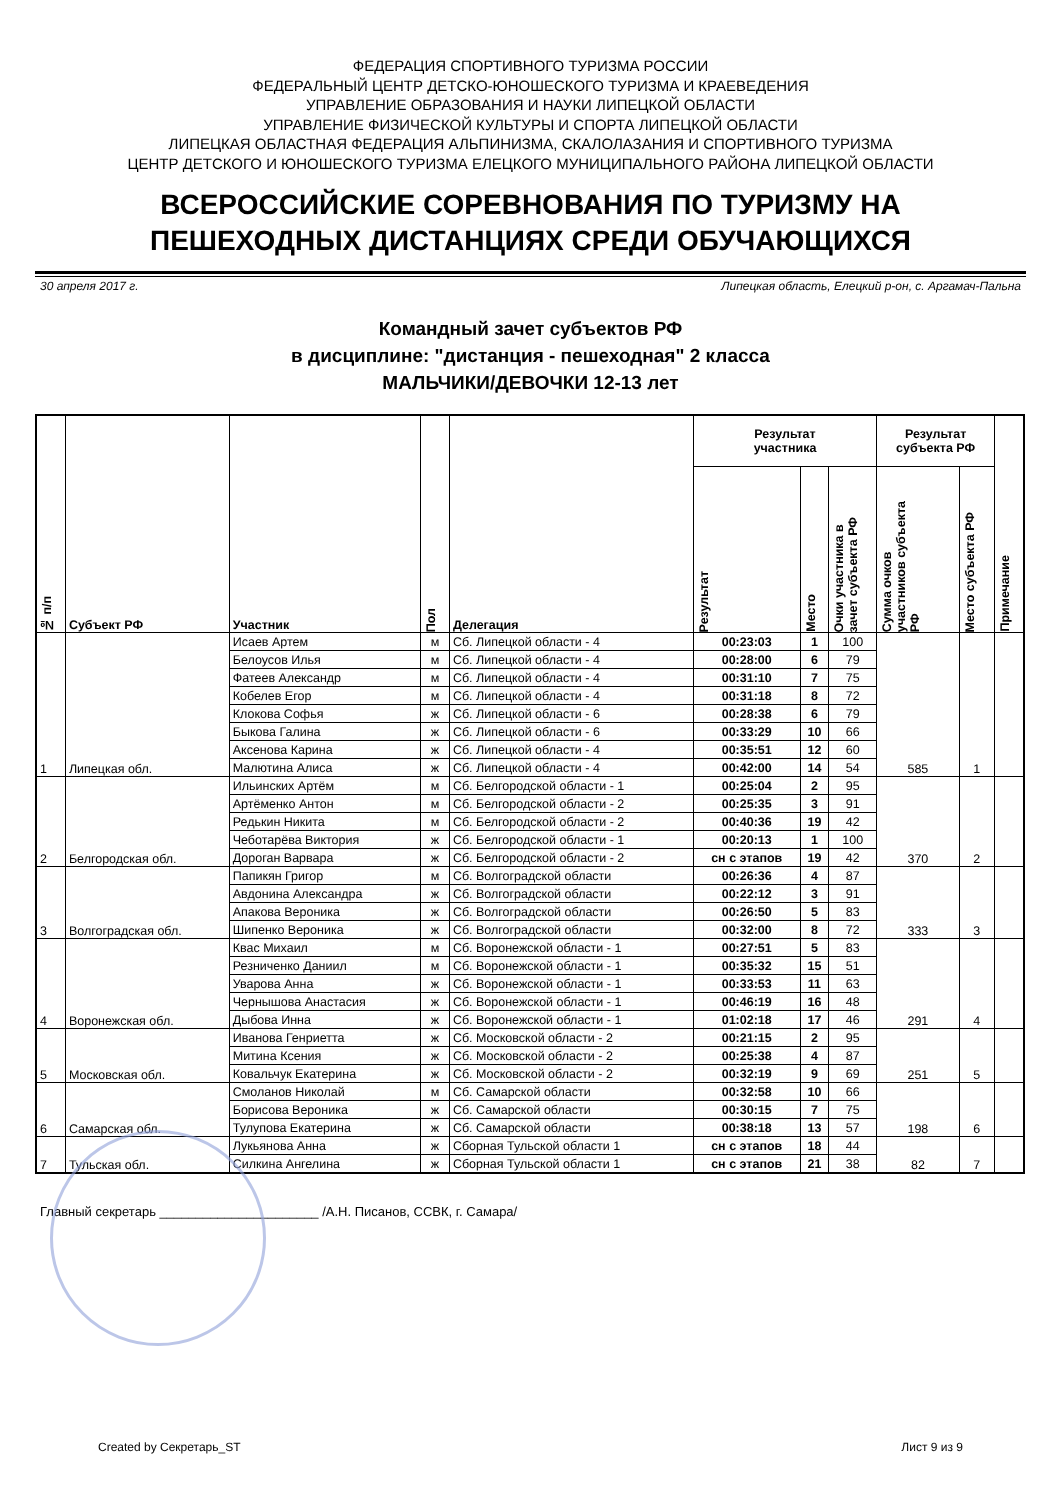ФЕДЕРАЦИЯ СПОРТИВНОГО ТУРИЗМА РОССИИ
ФЕДЕРАЛЬНЫЙ ЦЕНТР ДЕТСКО-ЮНОШЕСКОГО ТУРИЗМА И КРАЕВЕДЕНИЯ
УПРАВЛЕНИЕ ОБРАЗОВАНИЯ И НАУКИ ЛИПЕЦКОЙ ОБЛАСТИ
УПРАВЛЕНИЕ ФИЗИЧЕСКОЙ КУЛЬТУРЫ И СПОРТА ЛИПЕЦКОЙ ОБЛАСТИ
ЛИПЕЦКАЯ ОБЛАСТНАЯ ФЕДЕРАЦИЯ АЛЬПИНИЗМА, СКАЛОЛАЗАНИЯ И СПОРТИВНОГО ТУРИЗМА
ЦЕНТР ДЕТСКОГО И ЮНОШЕСКОГО ТУРИЗМА ЕЛЕЦКОГО МУНИЦИПАЛЬНОГО РАЙОНА ЛИПЕЦКОЙ ОБЛАСТИ
ВСЕРОССИЙСКИЕ СОРЕВНОВАНИЯ ПО ТУРИЗМУ НА
ПЕШЕХОДНЫХ ДИСТАНЦИЯХ СРЕДИ ОБУЧАЮЩИХСЯ
30 апреля 2017 г. Липецкая область, Елецкий р-он, с. Аргамач-Пальна
Командный зачет субъектов РФ
в дисциплине: "дистанция - пешеходная" 2 класса
МАЛЬЧИКИ/ДЕВОЧКИ 12-13 лет
| № п/п | Субъект РФ | Участник | Пол | Делегация | Результат участника | | | Результат субъекта РФ | | Примечание |
| --- | --- | --- | --- | --- | --- | --- | --- | --- | --- | --- |
| | | | | | Результат | Место | Очки участника в зачет субъекта РФ | Сумма очков участников субъекта РФ | Место субъекта РФ | |
| 1 | Липецкая обл. | Исаев Артем | м | Сб. Липецкой области - 4 | 00:23:03 | 1 | 100 | 585 | 1 | |
| | | Белоусов Илья | м | Сб. Липецкой области - 4 | 00:28:00 | 6 | 79 | | | |
| | | Фатеев Александр | м | Сб. Липецкой области - 4 | 00:31:10 | 7 | 75 | | | |
| | | Кобелев Егор | м | Сб. Липецкой области - 4 | 00:31:18 | 8 | 72 | | | |
| | | Клокова Софья | ж | Сб. Липецкой области - 6 | 00:28:38 | 6 | 79 | | | |
| | | Быкова Галина | ж | Сб. Липецкой области - 6 | 00:33:29 | 10 | 66 | | | |
| | | Аксенова Карина | ж | Сб. Липецкой области - 4 | 00:35:51 | 12 | 60 | | | |
| | | Малютина Алиса | ж | Сб. Липецкой области - 4 | 00:42:00 | 14 | 54 | | | |
| 2 | Белгородская обл. | Ильинских Артём | м | Сб. Белгородской области - 1 | 00:25:04 | 2 | 95 | 370 | 2 | |
| | | Артёменко Антон | м | Сб. Белгородской области - 2 | 00:25:35 | 3 | 91 | | | |
| | | Редькин Никита | м | Сб. Белгородской области - 2 | 00:40:36 | 19 | 42 | | | |
| | | Чеботарёва Виктория | ж | Сб. Белгородской области - 1 | 00:20:13 | 1 | 100 | | | |
| | | Дороган Варвара | ж | Сб. Белгородской области - 2 | сн с этапов | 19 | 42 | | | |
| 3 | Волгоградская обл. | Папикян Григор | м | Сб. Волгоградской области | 00:26:36 | 4 | 87 | 333 | 3 | |
| | | Авдонина Александра | ж | Сб. Волгоградской области | 00:22:12 | 3 | 91 | | | |
| | | Апакова Вероника | ж | Сб. Волгоградской области | 00:26:50 | 5 | 83 | | | |
| | | Шипенко Вероника | ж | Сб. Волгоградской области | 00:32:00 | 8 | 72 | | | |
| 4 | Воронежская обл. | Квас Михаил | м | Сб. Воронежской области - 1 | 00:27:51 | 5 | 83 | 291 | 4 | |
| | | Резниченко Даниил | м | Сб. Воронежской области - 1 | 00:35:32 | 15 | 51 | | | |
| | | Уварова Анна | ж | Сб. Воронежской области - 1 | 00:33:53 | 11 | 63 | | | |
| | | Чернышова Анастасия | ж | Сб. Воронежской области - 1 | 00:46:19 | 16 | 48 | | | |
| | | Дыбова Инна | ж | Сб. Воронежской области - 1 | 01:02:18 | 17 | 46 | | | |
| 5 | Московская обл. | Иванова Генриетта | ж | Сб. Московской области - 2 | 00:21:15 | 2 | 95 | 251 | 5 | |
| | | Митина Ксения | ж | Сб. Московской области - 2 | 00:25:38 | 4 | 87 | | | |
| | | Ковальчук Екатерина | ж | Сб. Московской области - 2 | 00:32:19 | 9 | 69 | | | |
| 6 | Самарская обл. | Смоланов Николай | м | Сб. Самарской области | 00:32:58 | 10 | 66 | 198 | 6 | |
| | | Борисова Вероника | ж | Сб. Самарской области | 00:30:15 | 7 | 75 | | | |
| | | Тулупова Екатерина | ж | Сб. Самарской области | 00:38:18 | 13 | 57 | | | |
| 7 | Тульская обл. | Лукьянова Анна | ж | Сборная Тульской области 1 | сн с этапов | 18 | 44 | 82 | 7 | |
| | | Силкина Ангелина | ж | Сборная Тульской области 1 | сн с этапов | 21 | 38 | | | |
Главный секретарь ______________________ /А.Н. Писанов, ССВК, г. Самара/
Created by Секретарь_ST Лист 9 из 9